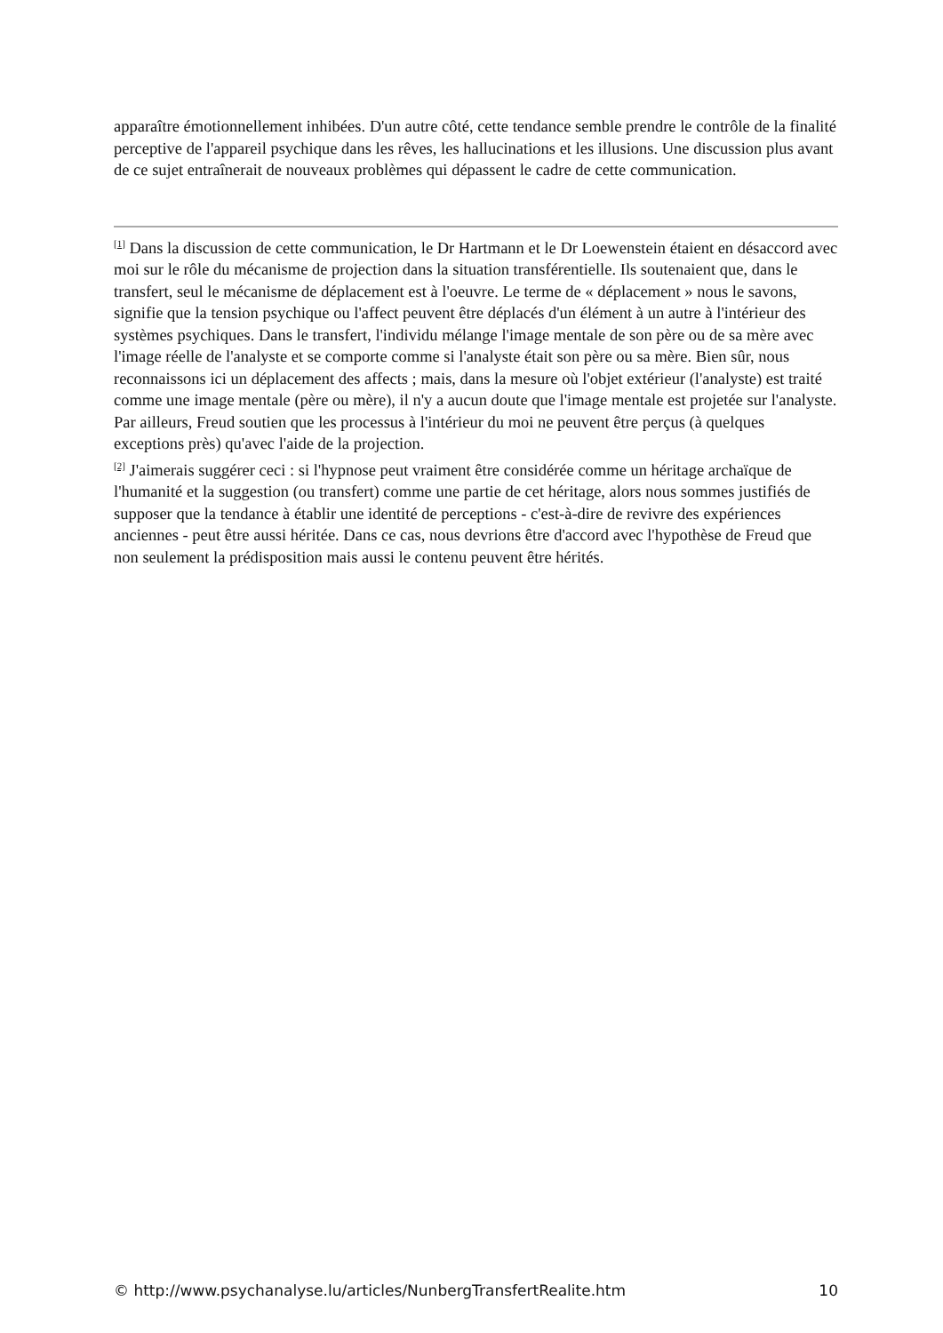apparaître émotionnellement inhibées. D'un autre côté, cette tendance semble prendre le contrôle de la finalité perceptive de l'appareil psychique dans les rêves, les hallucinations et les illusions. Une discussion plus avant de ce sujet entraînerait de nouveaux problèmes qui dépassent le cadre de cette communication.
<sup>[1]</sup> Dans la discussion de cette communication, le Dr Hartmann et le Dr Loewenstein étaient en désaccord avec moi sur le rôle du mécanisme de projection dans la situation transférentielle. Ils soutenaient que, dans le transfert, seul le mécanisme de déplacement est à l'oeuvre. Le terme de « déplacement » nous le savons, signifie que la tension psychique ou l'affect peuvent être déplacés d'un élément à un autre à l'intérieur des systèmes psychiques. Dans le transfert, l'individu mélange l'image mentale de son père ou de sa mère avec l'image réelle de l'analyste et se comporte comme si l'analyste était son père ou sa mère. Bien sûr, nous reconnaissons ici un déplacement des affects ; mais, dans la mesure où l'objet extérieur (l'analyste) est traité comme une image mentale (père ou mère), il n'y a aucun doute que l'image mentale est projetée sur l'analyste. Par ailleurs, Freud soutien que les processus à l'intérieur du moi ne peuvent être perçus (à quelques exceptions près) qu'avec l'aide de la projection.
<sup>[2]</sup> J'aimerais suggérer ceci : si l'hypnose peut vraiment être considérée comme un héritage archaïque de l'humanité et la suggestion (ou transfert) comme une partie de cet héritage, alors nous sommes justifiés de supposer que la tendance à établir une identité de perceptions - c'est-à-dire de revivre des expériences anciennes - peut être aussi héritée. Dans ce cas, nous devrions être d'accord avec l'hypothèse de Freud que non seulement la prédisposition mais aussi le contenu peuvent être hérités.
© http://www.psychanalyse.lu/articles/NunbergTransfertRealite.htm 10